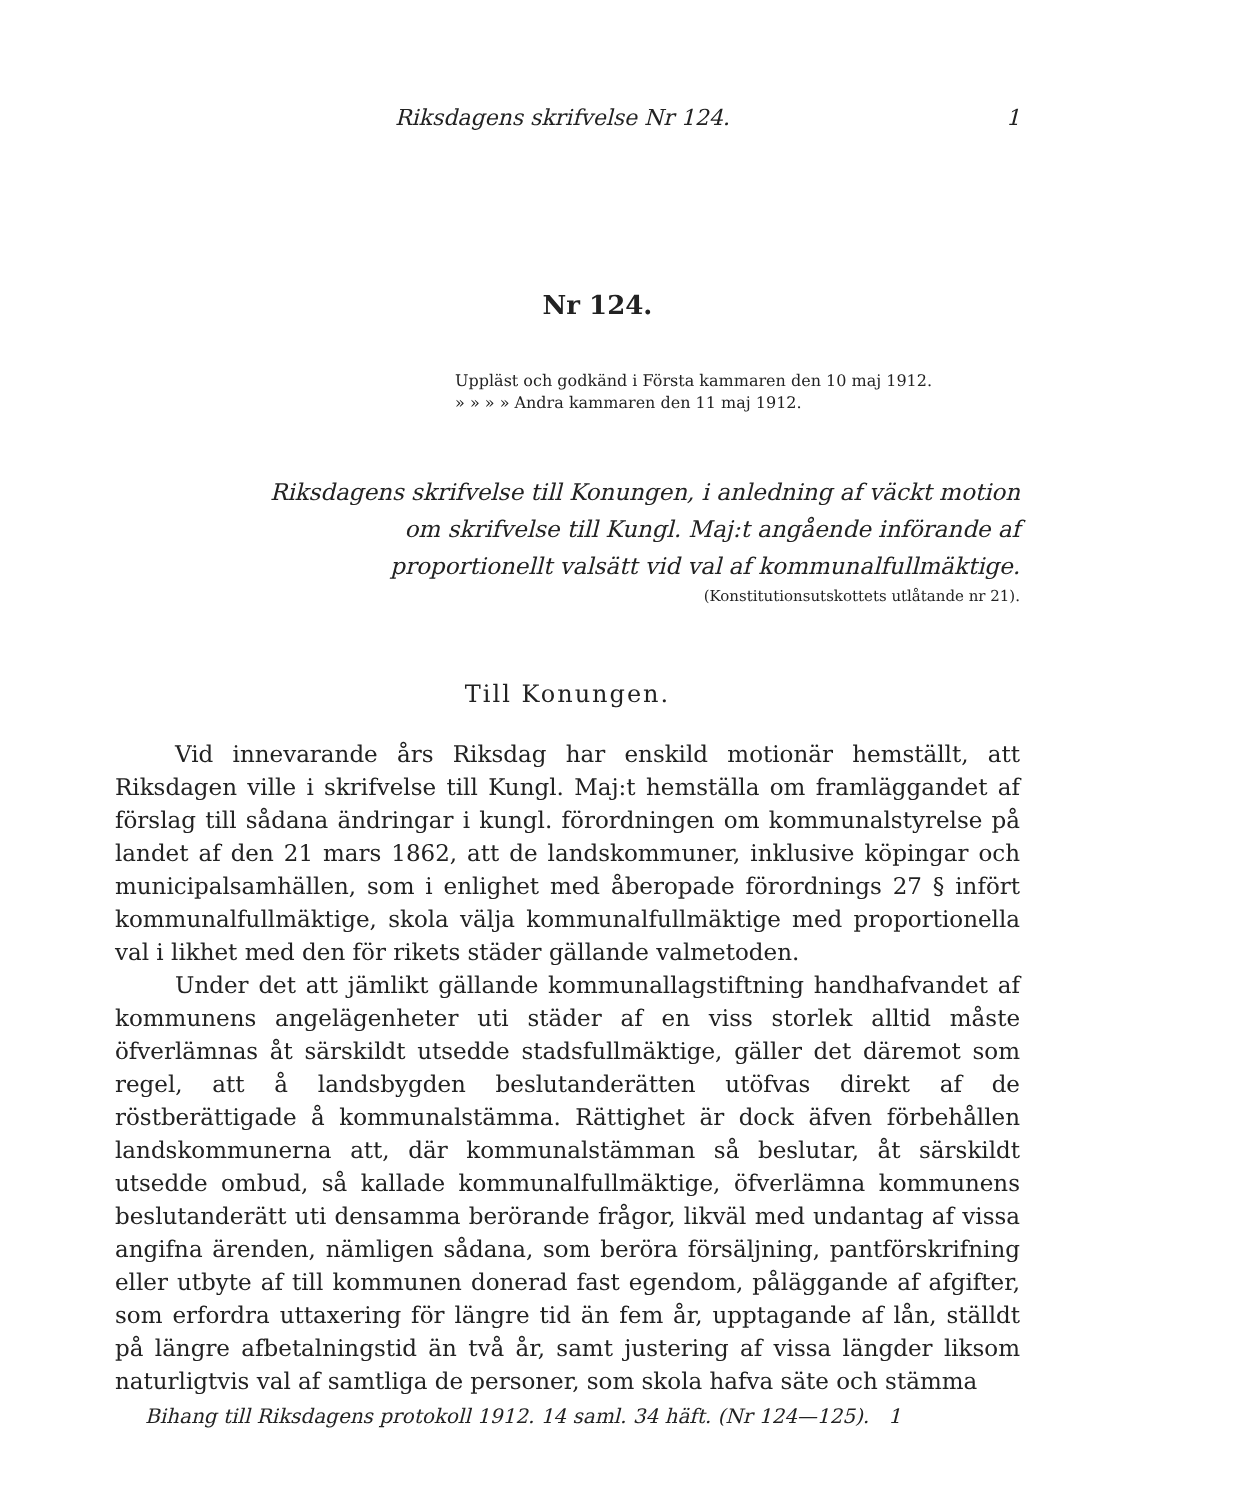Riksdagens skrifvelse Nr 124. 1
Nr 124.
Uppläst och godkänd i Första kammaren den 10 maj 1912.
» » » » Andra kammaren den 11 maj 1912.
Riksdagens skrifvelse till Konungen, i anledning af väckt motion
om skrifvelse till Kungl. Maj:t angående införande af
proportionellt valsätt vid val af kommunalfullmäktige.
(Konstitutionsutskottets utlåtande nr 21).
Till Konungen.
Vid innevarande års Riksdag har enskild motionär hemställt, att Riksdagen ville i skrifvelse till Kungl. Maj:t hemställa om framläggandet af förslag till sådana ändringar i kungl. förordningen om kommunalstyrelse på landet af den 21 mars 1862, att de landskommuner, inklusive köpingar och municipalsamhällen, som i enlighet med åberopade förordnings 27 § infört kommunalfullmäktige, skola välja kommunalfullmäktige med proportionella val i likhet med den för rikets städer gällande valmetoden.
Under det att jämlikt gällande kommunallagstiftning handhafvandet af kommunens angelägenheter uti städer af en viss storlek alltid måste öfverlämnas åt särskildt utsedde stadsfullmäktige, gäller det däremot som regel, att å landsbygden beslutanderätten utöfvas direkt af de röstberättigade å kommunalstämma. Rättighet är dock äfven förbehållen landskommunerna att, där kommunalstämman så beslutar, åt särskildt utsedde ombud, så kallade kommunalfullmäktige, öfverlämna kommunens beslutanderätt uti densamma berörande frågor, likväl med undantag af vissa angifna ärenden, nämligen sådana, som beröra försäljning, pantförskrifning eller utbyte af till kommunen donerad fast egendom, påläggande af afgifter, som erfordra uttaxering för längre tid än fem år, upptagande af lån, ställdt på längre afbetalningstid än två år, samt justering af vissa längder liksom naturligtvis val af samtliga de personer, som skola hafva säte och stämma
Bihang till Riksdagens protokoll 1912. 14 saml. 34 häft. (Nr 124—125). 1